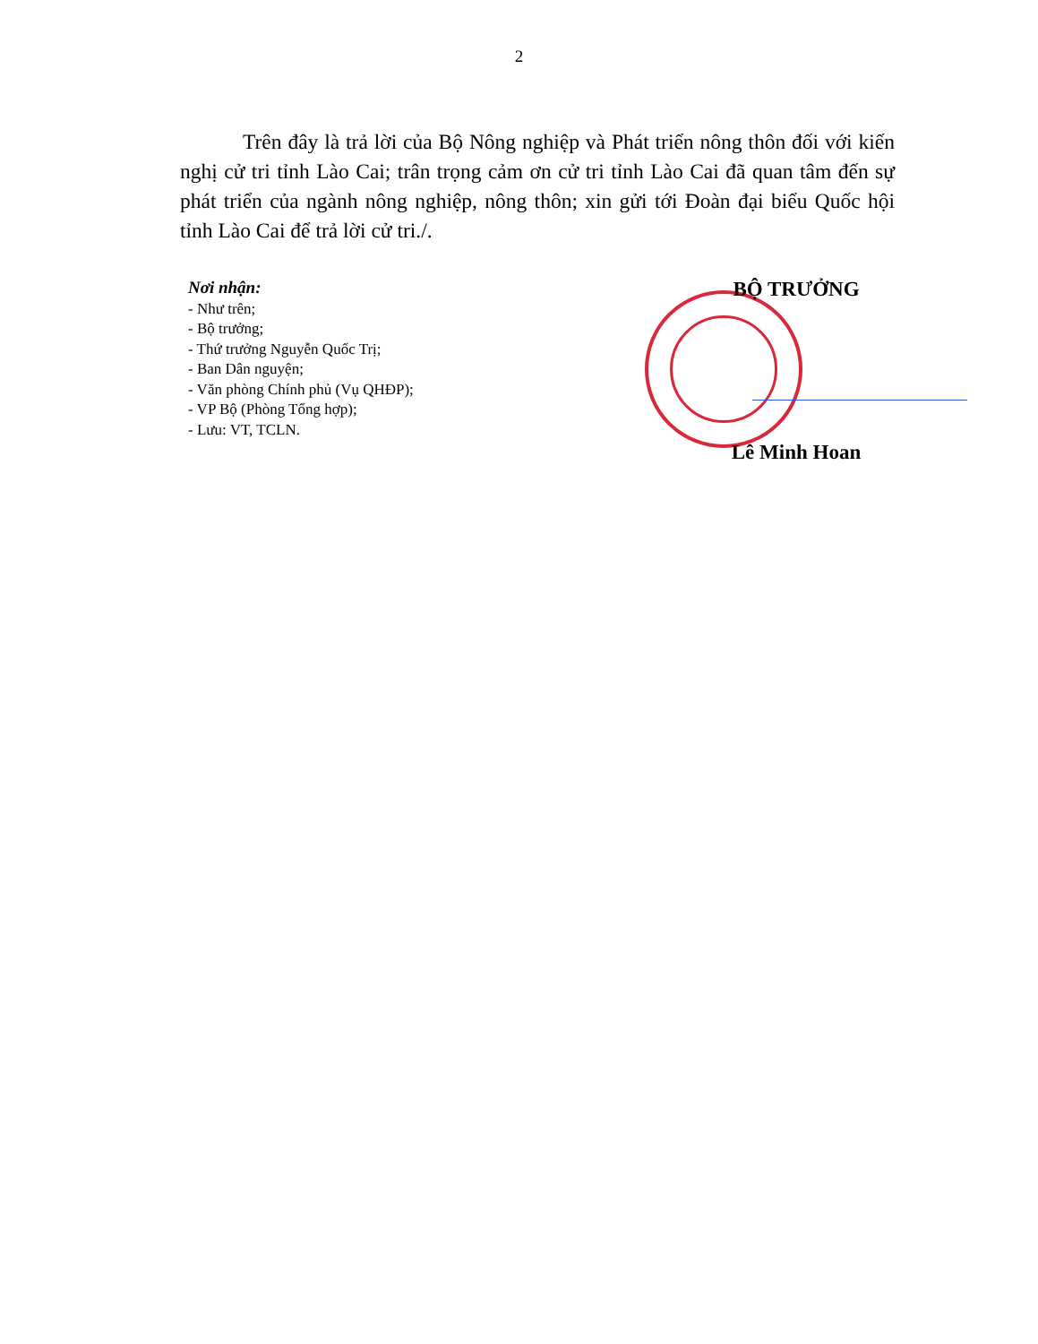2
Trên đây là trả lời của Bộ Nông nghiệp và Phát triển nông thôn đối với kiến nghị cử tri tỉnh Lào Cai; trân trọng cảm ơn cử tri tỉnh Lào Cai đã quan tâm đến sự phát triển của ngành nông nghiệp, nông thôn; xin gửi tới Đoàn đại biểu Quốc hội tỉnh Lào Cai để trả lời cử tri./.
Nơi nhận:
- Như trên;
- Bộ trưởng;
- Thứ trưởng Nguyễn Quốc Trị;
- Ban Dân nguyện;
- Văn phòng Chính phủ (Vụ QHĐP);
- VP Bộ (Phòng Tổng hợp);
- Lưu: VT, TCLN.
BỘ TRƯỞNG
Lê Minh Hoan